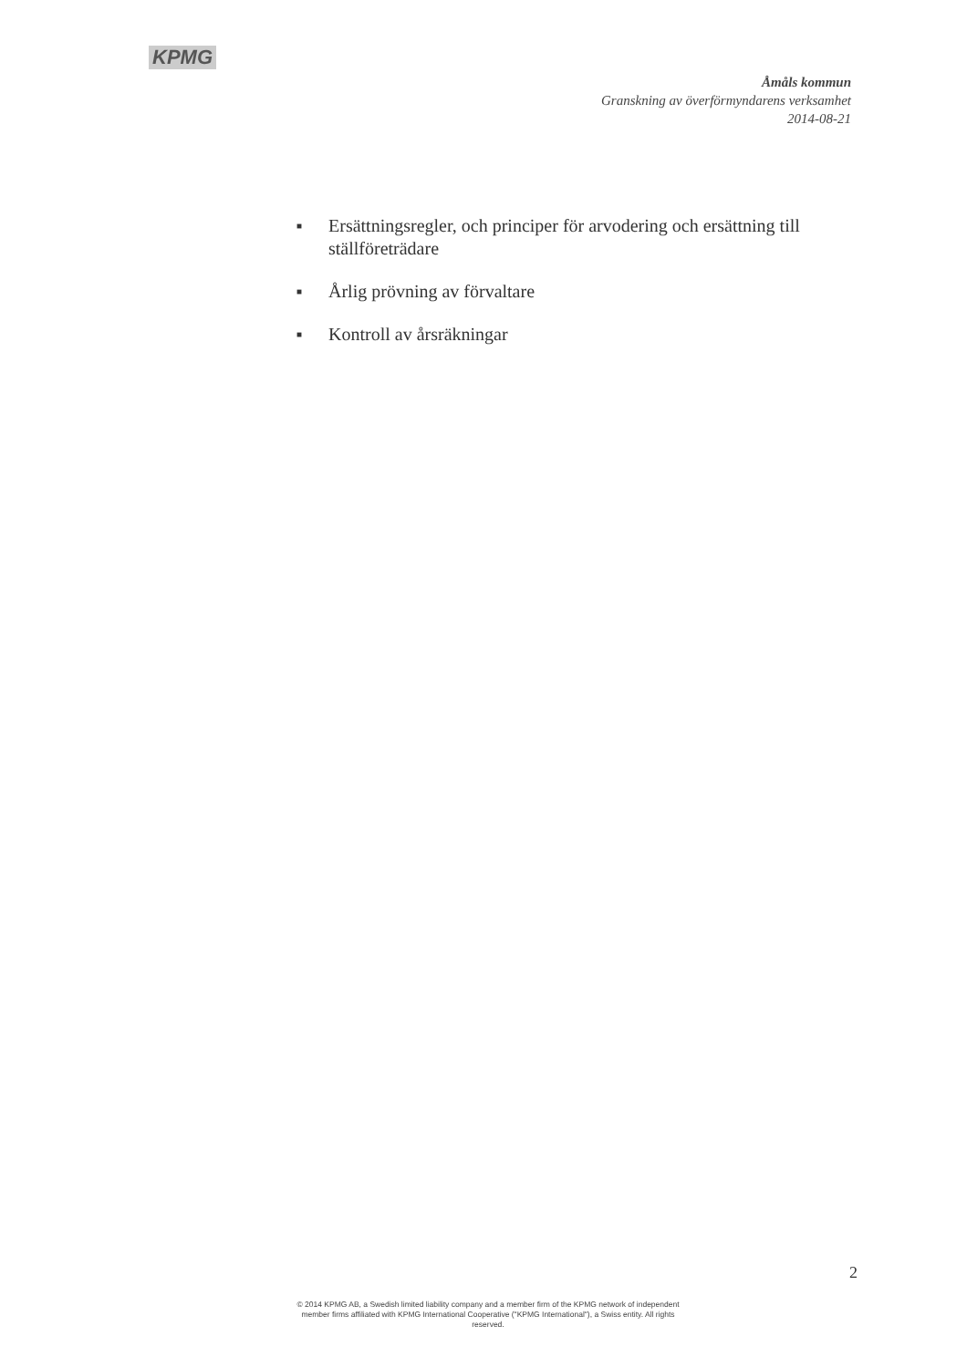KPMG
Åmåls kommun
Granskning av överförmyndarens verksamhet
2014-08-21
■ Ersättningsregler, och principer för arvodering och ersättning till ställföreträdare
■ Årlig prövning av förvaltare
■ Kontroll av årsräkningar
2
© 2014 KPMG AB, a Swedish limited liability company and a member firm of the KPMG network of independent member firms affiliated with KPMG International Cooperative ("KPMG International"), a Swiss entity. All rights reserved.